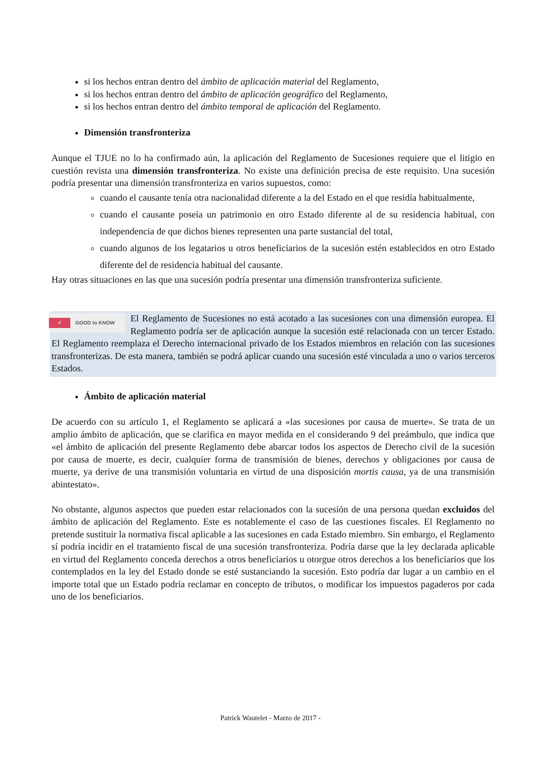si los hechos entran dentro del ámbito de aplicación material del Reglamento,
si los hechos entran dentro del ámbito de aplicación geográfico del Reglamento,
si los hechos entran dentro del ámbito temporal de aplicación del Reglamento.
Dimensión transfronteriza
Aunque el TJUE no lo ha confirmado aún, la aplicación del Reglamento de Sucesiones requiere que el litigio en cuestión revista una dimensión transfronteriza. No existe una definición precisa de este requisito. Una sucesión podría presentar una dimensión transfronteriza en varios supuestos, como:
cuando el causante tenía otra nacionalidad diferente a la del Estado en el que residía habitualmente,
cuando el causante poseía un patrimonio en otro Estado diferente al de su residencia habitual, con independencia de que dichos bienes representen una parte sustancial del total,
cuando algunos de los legatarios u otros beneficiarios de la sucesión estén establecidos en otro Estado diferente del de residencia habitual del causante.
Hay otras situaciones en las que una sucesión podría presentar una dimensión transfronteriza suficiente.
✓ GOOD to KNOW
El Reglamento de Sucesiones no está acotado a las sucesiones con una dimensión europea. El Reglamento podría ser de aplicación aunque la sucesión esté relacionada con un tercer Estado. El Reglamento reemplaza el Derecho internacional privado de los Estados miembros en relación con las sucesiones transfronterizas. De esta manera, también se podrá aplicar cuando una sucesión esté vinculada a uno o varios terceros Estados.
Ámbito de aplicación material
De acuerdo con su artículo 1, el Reglamento se aplicará a «las sucesiones por causa de muerte». Se trata de un amplio ámbito de aplicación, que se clarifica en mayor medida en el considerando 9 del preámbulo, que indica que «el ámbito de aplicación del presente Reglamento debe abarcar todos los aspectos de Derecho civil de la sucesión por causa de muerte, es decir, cualquier forma de transmisión de bienes, derechos y obligaciones por causa de muerte, ya derive de una transmisión voluntaria en virtud de una disposición mortis causa, ya de una transmisión abintestato».
No obstante, algunos aspectos que pueden estar relacionados con la sucesión de una persona quedan excluidos del ámbito de aplicación del Reglamento. Este es notablemente el caso de las cuestiones fiscales. El Reglamento no pretende sustituir la normativa fiscal aplicable a las sucesiones en cada Estado miembro. Sin embargo, el Reglamento sí podría incidir en el tratamiento fiscal de una sucesión transfronteriza. Podría darse que la ley declarada aplicable en virtud del Reglamento conceda derechos a otros beneficiarios u otorgue otros derechos a los beneficiarios que los contemplados en la ley del Estado donde se esté sustanciando la sucesión. Esto podría dar lugar a un cambio en el importe total que un Estado podría reclamar en concepto de tributos, o modificar los impuestos pagaderos por cada uno de los beneficiarios.
Patrick Wautelet - Marzo de 2017 -